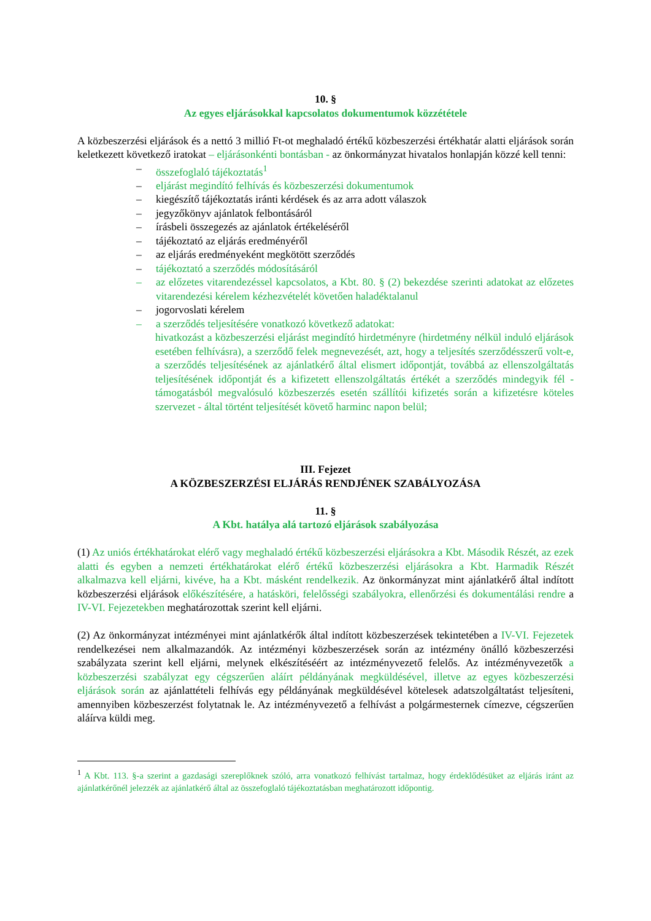10. §
Az egyes eljárásokkal kapcsolatos dokumentumok közzététele
A közbeszerzési eljárások és a nettó 3 millió Ft-ot meghaladó értékű közbeszerzési értékhatár alatti eljárások során keletkezett következő iratokat – eljárásonkénti bontásban - az önkormányzat hivatalos honlapján közzé kell tenni:
– összefoglaló tájékoztatás<sup>1</sup>
– eljárást megindító felhívás és közbeszerzési dokumentumok
– kiegészítő tájékoztatás iránti kérdések és az arra adott válaszok
– jegyzőkönyv ajánlatok felbontásáról
– írásbeli összegezés az ajánlatok értékeléséről
– tájékoztató az eljárás eredményéről
– az eljárás eredményeként megkötött szerződés
– tájékoztató a szerződés módosításáról
– az előzetes vitarendezéssel kapcsolatos, a Kbt. 80. § (2) bekezdése szerinti adatokat az előzetes vitarendezési kérelem kézhezvételét követően haladéktalanul
– jogorvoslati kérelem
– a szerződés teljesítésére vonatkozó következő adatokat:
hivatkozást a közbeszerzési eljárást megindító hirdetményre (hirdetmény nélkül induló eljárások esetében felhívásra), a szerződő felek megnevezését, azt, hogy a teljesítés szerződésszerű volt-e, a szerződés teljesítésének az ajánlatkérő által elismert időpontját, továbbá az ellenszolgáltatás teljesítésének időpontját és a kifizetett ellenszolgáltatás értékét a szerződés mindegyik fél - támogatásból megvalósuló közbeszerzés esetén szállítói kifizetés során a kifizetésre köteles szervezet - által történt teljesítését követő harminc napon belül;
III. Fejezet
A KÖZBESZERZÉSI ELJÁRÁS RENDJÉNEK SZABÁLYOZÁSA
11. §
A Kbt. hatálya alá tartozó eljárások szabályozása
(1) Az uniós értékhatárokat elérő vagy meghaladó értékű közbeszerzési eljárásokra a Kbt. Második Részét, az ezek alatti és egyben a nemzeti értékhatárokat elérő értékű közbeszerzési eljárásokra a Kbt. Harmadik Részét alkalmazva kell eljárni, kivéve, ha a Kbt. másként rendelkezik. Az önkormányzat mint ajánlatkérő által indított közbeszerzési eljárások előkészítésére, a hatásköri, felelősségi szabályokra, ellenőrzési és dokumentálási rendre a IV-VI. Fejezetekben meghatározottak szerint kell eljárni.
(2) Az önkormányzat intézményei mint ajánlatkérők által indított közbeszerzések tekintetében a IV-VI. Fejezetek rendelkezései nem alkalmazandók. Az intézményi közbeszerzések során az intézmény önálló közbeszerzési szabályzata szerint kell eljárni, melynek elkészítéséért az intézményvezető felelős. Az intézményvezetők a közbeszerzési szabályzat egy cégszerűen aláírt példányának megküldésével, illetve az egyes közbeszerzési eljárások során az ajánlattételi felhívás egy példányának megküldésével kötelesek adatszolgáltatást teljesíteni, amennyiben közbeszerzést folytatnak le. Az intézményvezető a felhívást a polgármesternek címezve, cégszerűen aláírva küldi meg.
<sup>1</sup> A Kbt. 113. §-a szerint a gazdasági szereplőknek szóló, arra vonatkozó felhívást tartalmaz, hogy érdeklődésüket az eljárás iránt az ajánlatkérőnél jelezzék az ajánlatkérő által az összefoglaló tájékoztatásban meghatározott időpontig.